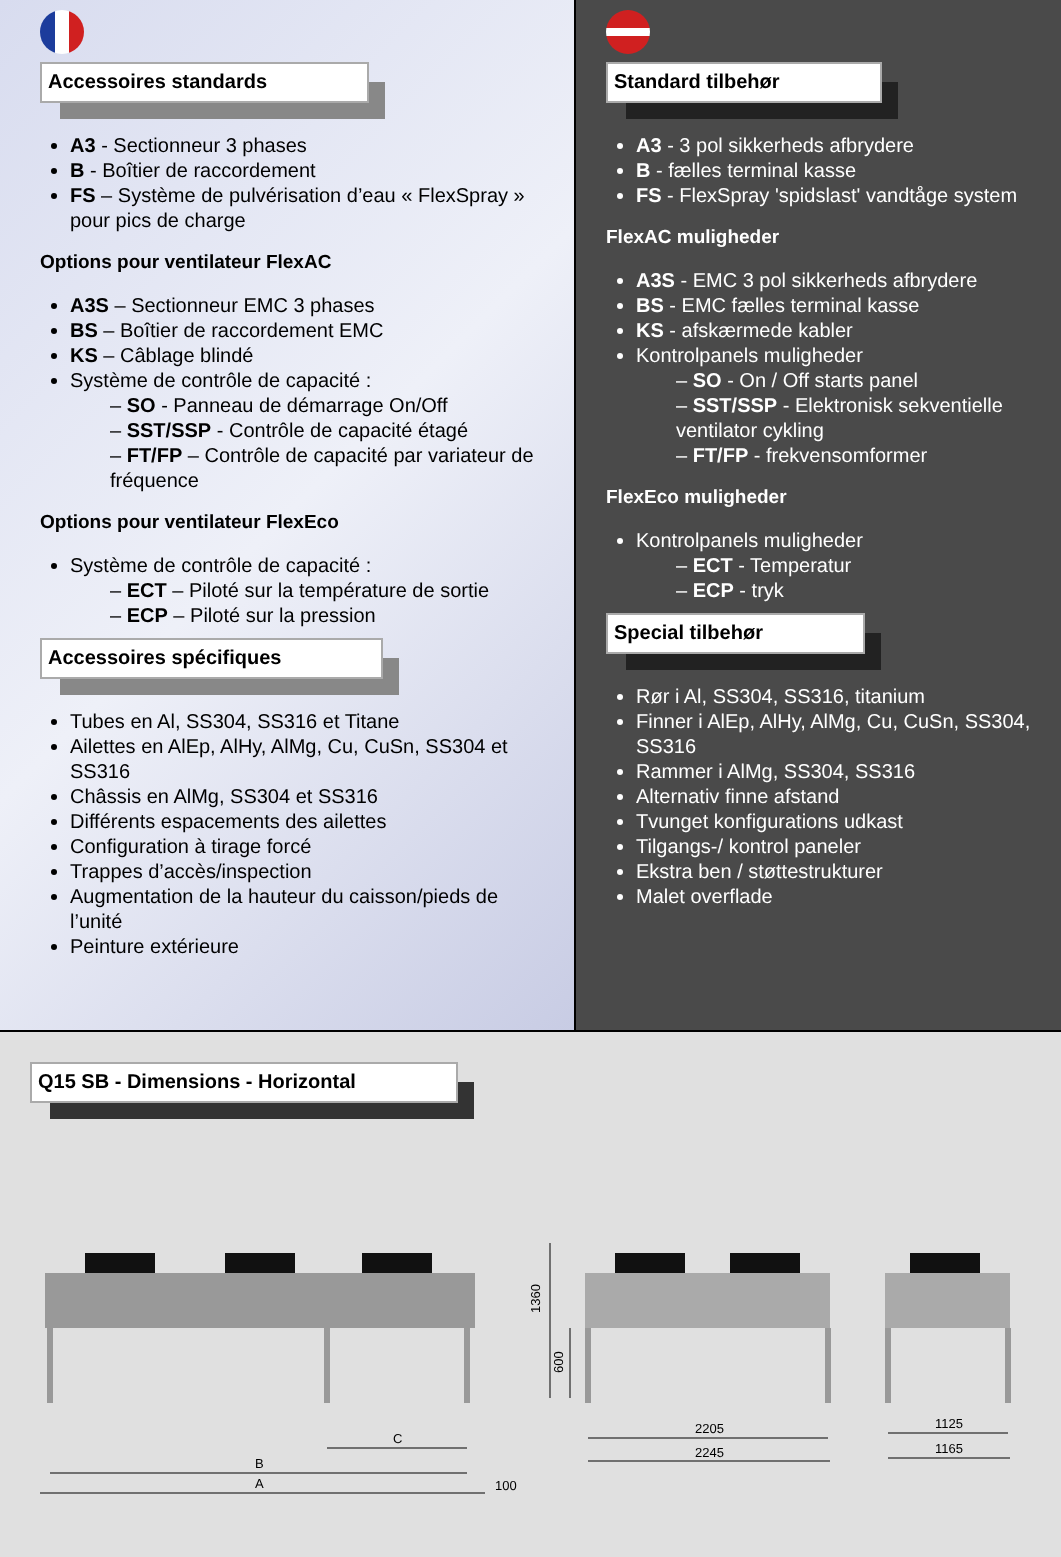Accessoires standards
A3 - Sectionneur 3 phases
B - Boîtier de raccordement
FS – Système de pulvérisation d’eau « FlexSpray » pour pics de charge
Options pour ventilateur FlexAC
A3S – Sectionneur EMC 3 phases
BS – Boîtier de raccordement EMC
KS – Câblage blindé
Système de contrôle de capacité :
– SO - Panneau de démarrage On/Off
– SST/SSP - Contrôle de capacité étagé
– FT/FP – Contrôle de capacité par variateur de fréquence
Options pour ventilateur FlexEco
Système de contrôle de capacité :
– ECT – Piloté sur la température de sortie
– ECP – Piloté sur la pression
Accessoires spécifiques
Tubes en Al, SS304, SS316 et Titane
Ailettes en AlEp, AlHy, AlMg, Cu, CuSn, SS304 et SS316
Châssis en AlMg, SS304 et SS316
Différents espacements des ailettes
Configuration à tirage forcé
Trappes d’accès/inspection
Augmentation de la hauteur du caisson/pieds de l’unité
Peinture extérieure
Standard tilbehør
A3 - 3 pol sikkerheds afbrydere
B - fælles terminal kasse
FS - FlexSpray 'spidslast' vandtåge system
FlexAC muligheder
A3S - EMC 3 pol sikkerheds afbrydere
BS - EMC fælles terminal kasse
KS - afskærmede kabler
Kontrolpanels muligheder
– SO - On / Off starts panel
– SST/SSP - Elektronisk sekventielle ventilator cykling
– FT/FP - frekvensomformer
FlexEco muligheder
Kontrolpanels muligheder
– ECT - Temperatur
– ECP - tryk
Special tilbehør
Rør i Al, SS304, SS316, titanium
Finner i AlEp, AlHy, AlMg, Cu, CuSn, SS304, SS316
Rammer i AlMg, SS304, SS316
Alternativ finne afstand
Tvunget konfigurations udkast
Tilgangs-/ kontrol paneler
Ekstra ben / støttestrukturer
Malet overflade
Q15 SB - Dimensions - Horizontal
A
B
C
100
2205
2245
1125
1165
1360
600